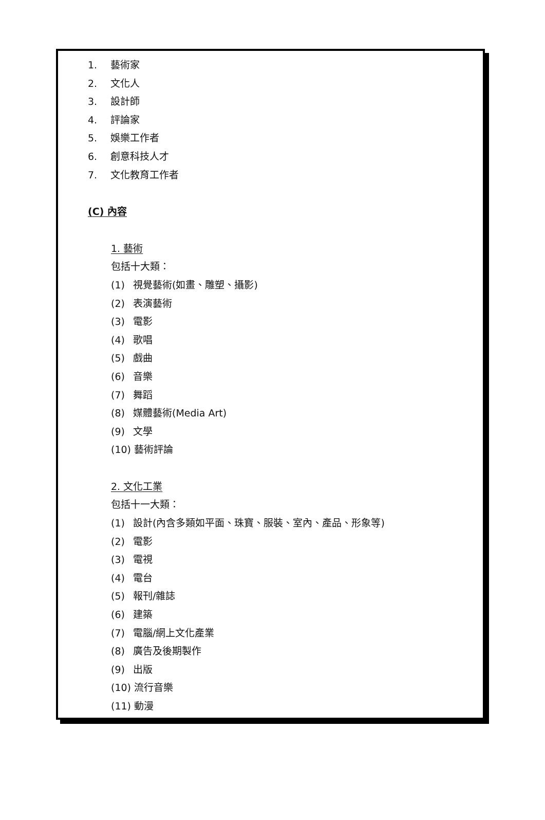1. 藝術家
2. 文化人
3. 設計師
4. 評論家
5. 娛樂工作者
6. 創意科技人才
7. 文化教育工作者
(C) 內容
1. 藝術
包括十大類：
(1) 視覺藝術(如畫、雕塑、攝影)
(2) 表演藝術
(3) 電影
(4) 歌唱
(5) 戲曲
(6) 音樂
(7) 舞蹈
(8) 媒體藝術(Media Art)
(9) 文學
(10) 藝術評論
2. 文化工業
包括十一大類：
(1) 設計(內含多類如平面、珠寶、服裝、室內、產品、形象等)
(2) 電影
(3) 電視
(4) 電台
(5) 報刊/雜誌
(6) 建築
(7) 電腦/網上文化產業
(8) 廣告及後期製作
(9) 出版
(10) 流行音樂
(11) 動漫